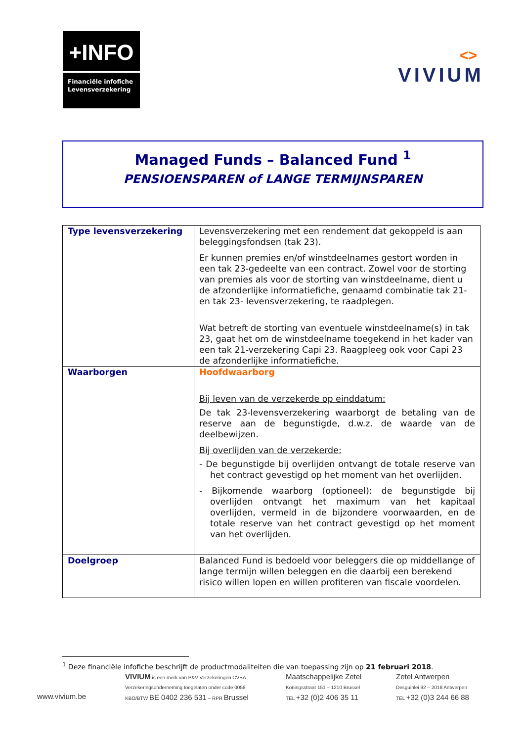+INFO
Financiële infofiche
Levensverzekering
<>
VIVIUM
Managed Funds – Balanced Fund <sup>1</sup>
PENSIOENSPAREN of LANGE TERMIJNSPAREN
| Type levensverzekering | Levensverzekering met een rendement dat gekoppeld is aan beleggingsfondsen (tak 23). Er kunnen premies en/of winstdeelnames gestort worden in een tak 23-gedeelte van een contract. Zowel voor de storting van premies als voor de storting van winstdeelname, dient u de afzonderlijke informatiefiche, genaamd combinatie tak 21- en tak 23- levensverzekering, te raadplegen. Wat betreft de storting van eventuele winstdeelname(s) in tak 23, gaat het om de winstdeelname toegekend in het kader van een tak 21-verzekering Capi 23. Raagpleeg ook voor Capi 23 de afzonderlijke informatiefiche. |
| Waarborgen | Hoofdwaarborg Bij leven van de verzekerde op einddatum: De tak 23-levensverzekering waarborgt de betaling van de reserve aan de begunstigde, d.w.z. de waarde van de deelbewijzen. Bij overlijden van de verzekerde: - De begunstigde bij overlijden ontvangt de totale reserve van het contract gevestigd op het moment van het overlijden. - Bijkomende waarborg (optioneel): de begunstigde bij overlijden ontvangt het maximum van het kapitaal overlijden, vermeld in de bijzondere voorwaarden, en de totale reserve van het contract gevestigd op het moment van het overlijden. |
| Doelgroep | Balanced Fund is bedoeld voor beleggers die op middellange of lange termijn willen beleggen en die daarbij een berekend risico willen lopen en willen profiteren van fiscale voordelen. |
<sup>1</sup> Deze financiële infofiche beschrijft de productmodaliteiten die van toepassing zijn op 21 februari 2018.
www.vivium.be
VIVIUM is een merk van P&V Verzekeringen CVBA
Verzekeringsonderneming toegelaten onder code 0058
KBO/BTW BE 0402 236 531 – RPR Brussel
Maatschappelijke Zetel
Koningsstraat 151 – 1210 Brussel
TEL +32 (0)2 406 35 11
Zetel Antwerpen
Desguinlei 92 – 2018 Antwerpen
TEL +32 (0)3 244 66 88